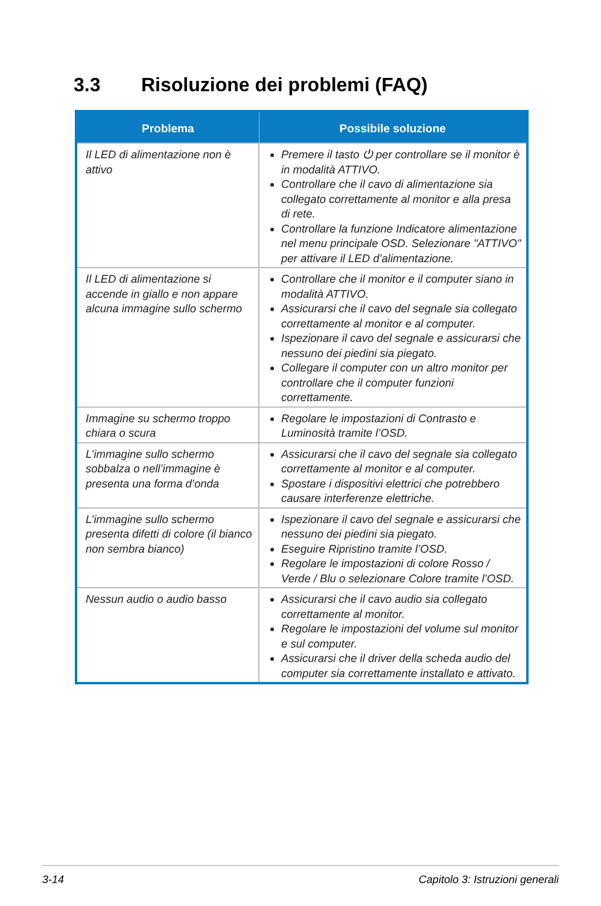3.3 Risoluzione dei problemi (FAQ)
| Problema | Possibile soluzione |
| --- | --- |
| Il LED di alimentazione non è attivo | Premere il tasto ⏻ per controllare se il monitor è in modalità ATTIVO. Controllare che il cavo di alimentazione sia collegato correttamente al monitor e alla presa di rete. Controllare la funzione Indicatore alimentazione nel menu principale OSD. Selezionare "ATTIVO" per attivare il LED d’alimentazione. |
| Il LED di alimentazione si accende in giallo e non appare alcuna immagine sullo schermo | Controllare che il monitor e il computer siano in modalità ATTIVO. Assicurarsi che il cavo del segnale sia collegato correttamente al monitor e al computer. Ispezionare il cavo del segnale e assicurarsi che nessuno dei piedini sia piegato. Collegare il computer con un altro monitor per controllare che il computer funzioni correttamente. |
| Immagine su schermo troppo chiara o scura | Regolare le impostazioni di Contrasto e Luminosità tramite l’OSD. |
| L’immagine sullo schermo sobbalza o nell’immagine è presenta una forma d’onda | Assicurarsi che il cavo del segnale sia collegato correttamente al monitor e al computer. Spostare i dispositivi elettrici che potrebbero causare interferenze elettriche. |
| L’immagine sullo schermo presenta difetti di colore (il bianco non sembra bianco) | Ispezionare il cavo del segnale e assicurarsi che nessuno dei piedini sia piegato. Eseguire Ripristino tramite l’OSD. Regolare le impostazioni di colore Rosso / Verde / Blu o selezionare Colore tramite l’OSD. |
| Nessun audio o audio basso | Assicurarsi che il cavo audio sia collegato correttamente al monitor. Regolare le impostazioni del volume sul monitor e sul computer. Assicurarsi che il driver della scheda audio del computer sia correttamente installato e attivato. |
3-14 Capitolo 3: Istruzioni generali